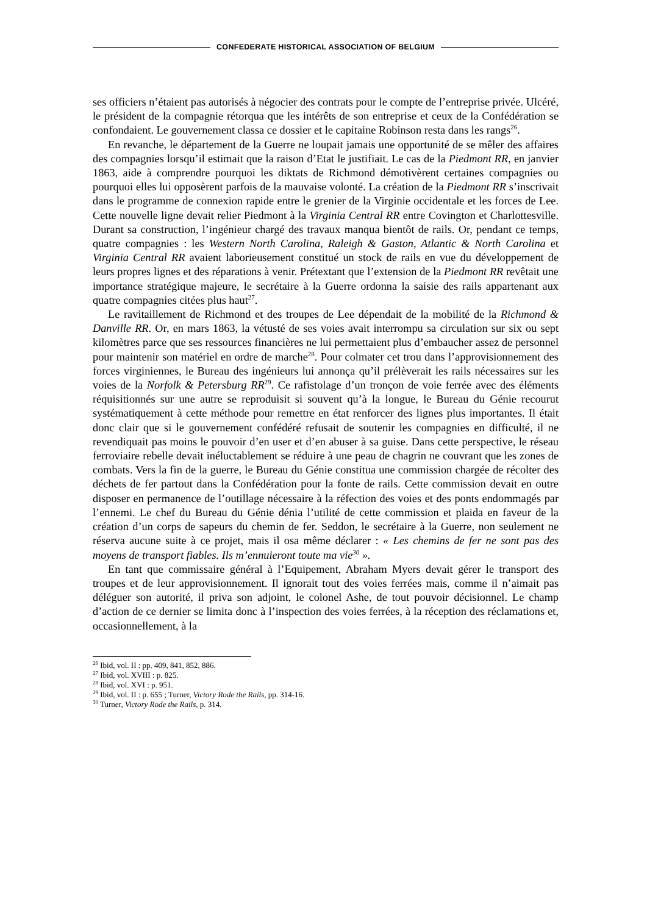CONFEDERATE HISTORICAL ASSOCIATION OF BELGIUM
ses officiers n’étaient pas autorisés à négocier des contrats pour le compte de l’entreprise privée. Ulcéré, le président de la compagnie rétorqua que les intérêts de son entreprise et ceux de la Confédération se confondaient. Le gouvernement classa ce dossier et le capitaine Robinson resta dans les rangs<sup>26</sup>.
En revanche, le département de la Guerre ne loupait jamais une opportunité de se mêler des affaires des compagnies lorsqu’il estimait que la raison d’Etat le justifiait. Le cas de la Piedmont RR, en janvier 1863, aide à comprendre pourquoi les diktats de Richmond démotivèrent certaines compagnies ou pourquoi elles lui opposèrent parfois de la mauvaise volonté. La création de la Piedmont RR s’inscrivait dans le programme de connexion rapide entre le grenier de la Virginie occidentale et les forces de Lee. Cette nouvelle ligne devait relier Piedmont à la Virginia Central RR entre Covington et Charlottesville. Durant sa construction, l’ingénieur chargé des travaux manqua bientôt de rails. Or, pendant ce temps, quatre compagnies : les Western North Carolina, Raleigh & Gaston, Atlantic & North Carolina et Virginia Central RR avaient laborieusement constitué un stock de rails en vue du développement de leurs propres lignes et des réparations à venir. Prétextant que l’extension de la Piedmont RR revêtait une importance stratégique majeure, le secrétaire à la Guerre ordonna la saisie des rails appartenant aux quatre compagnies citées plus haut<sup>27</sup>.
Le ravitaillement de Richmond et des troupes de Lee dépendait de la mobilité de la Richmond & Danville RR. Or, en mars 1863, la vétusté de ses voies avait interrompu sa circulation sur six ou sept kilomètres parce que ses ressources financières ne lui permettaient plus d’embaucher assez de personnel pour maintenir son matériel en ordre de marche<sup>28</sup>. Pour colmater cet trou dans l’approvisionnement des forces virginiennes, le Bureau des ingénieurs lui annonça qu’il prélèverait les rails nécessaires sur les voies de la Norfolk & Petersburg RR<sup>29</sup>. Ce rafistolage d’un tronçon de voie ferrée avec des éléments réquisitionnés sur une autre se reproduisit si souvent qu’à la longue, le Bureau du Génie recourut systématiquement à cette méthode pour remettre en état renforcer des lignes plus importantes. Il était donc clair que si le gouvernement confédéré refusait de soutenir les compagnies en difficulté, il ne revendiquait pas moins le pouvoir d’en user et d’en abuser à sa guise. Dans cette perspective, le réseau ferroviaire rebelle devait inéluctablement se réduire à une peau de chagrin ne couvrant que les zones de combats. Vers la fin de la guerre, le Bureau du Génie constitua une commission chargée de récolter des déchets de fer partout dans la Confédération pour la fonte de rails. Cette commission devait en outre disposer en permanence de l’outillage nécessaire à la réfection des voies et des ponts endommagés par l’ennemi. Le chef du Bureau du Génie dénia l’utilité de cette commission et plaida en faveur de la création d’un corps de sapeurs du chemin de fer. Seddon, le secrétaire à la Guerre, non seulement ne réserva aucune suite à ce projet, mais il osa même déclarer : « Les chemins de fer ne sont pas des moyens de transport fiables. Ils m’ennuieront toute ma vie<sup>30</sup> ».
En tant que commissaire général à l’Equipement, Abraham Myers devait gérer le transport des troupes et de leur approvisionnement. Il ignorait tout des voies ferrées mais, comme il n’aimait pas déléguer son autorité, il priva son adjoint, le colonel Ashe, de tout pouvoir décisionnel. Le champ d’action de ce dernier se limita donc à l’inspection des voies ferrées, à la réception des réclamations et, occasionnellement, à la
<sup>26</sup> Ibid, vol. II : pp. 409, 841, 852, 886.
<sup>27</sup> Ibid, vol. XVIII : p. 825.
<sup>28</sup> Ibid, vol. XVI : p. 951.
<sup>29</sup> Ibid, vol. II : p. 655 ; Turner, Victory Rode the Rails, pp. 314-16.
<sup>30</sup> Turner, Victory Rode the Rails, p. 314.